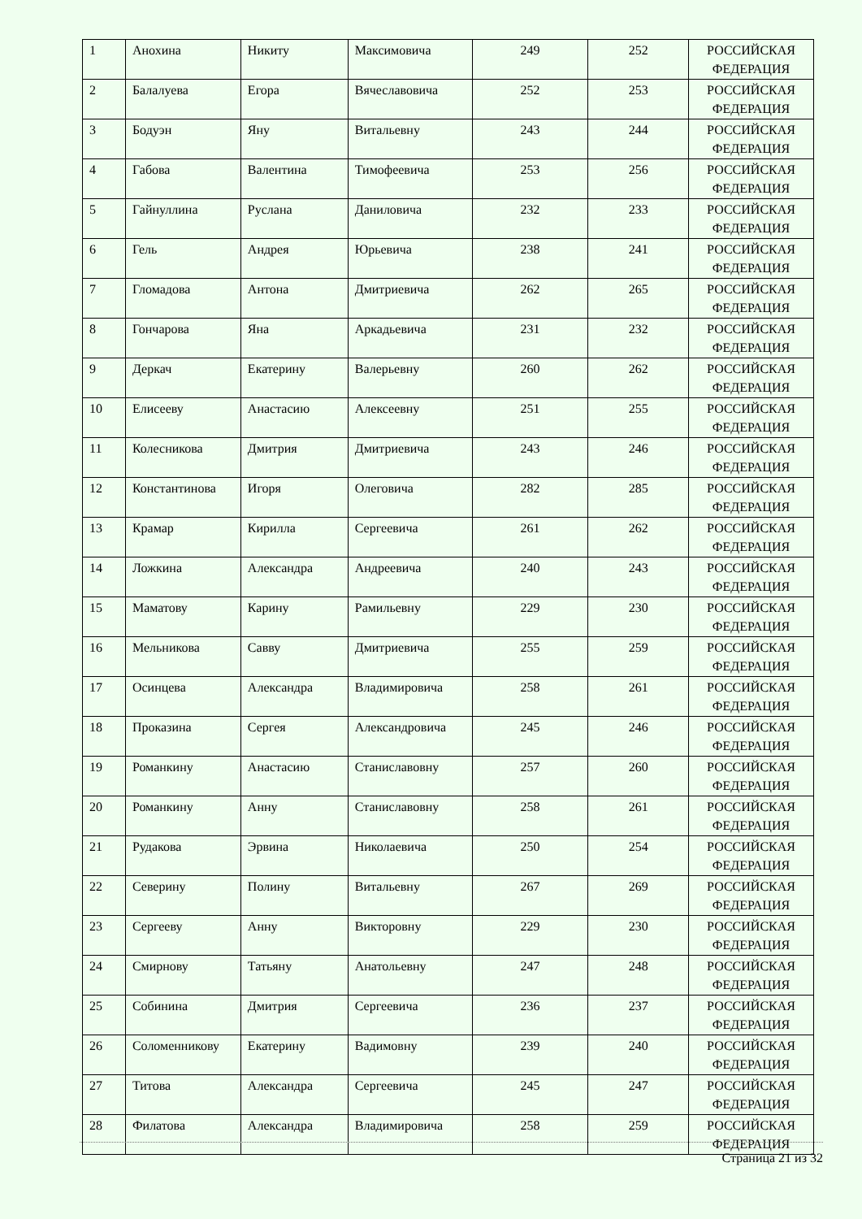| 1 | Анохина | Никиту | Максимовича | 249 | 252 | РОССИЙСКАЯ ФЕДЕРАЦИЯ |
| 2 | Балалуева | Егора | Вячеславовича | 252 | 253 | РОССИЙСКАЯ ФЕДЕРАЦИЯ |
| 3 | Бодуэн | Яну | Витальевну | 243 | 244 | РОССИЙСКАЯ ФЕДЕРАЦИЯ |
| 4 | Габова | Валентина | Тимофеевича | 253 | 256 | РОССИЙСКАЯ ФЕДЕРАЦИЯ |
| 5 | Гайнуллина | Руслана | Даниловича | 232 | 233 | РОССИЙСКАЯ ФЕДЕРАЦИЯ |
| 6 | Гель | Андрея | Юрьевича | 238 | 241 | РОССИЙСКАЯ ФЕДЕРАЦИЯ |
| 7 | Гломадова | Антона | Дмитриевича | 262 | 265 | РОССИЙСКАЯ ФЕДЕРАЦИЯ |
| 8 | Гончарова | Яна | Аркадьевича | 231 | 232 | РОССИЙСКАЯ ФЕДЕРАЦИЯ |
| 9 | Деркач | Екатерину | Валерьевну | 260 | 262 | РОССИЙСКАЯ ФЕДЕРАЦИЯ |
| 10 | Елисееву | Анастасию | Алексеевну | 251 | 255 | РОССИЙСКАЯ ФЕДЕРАЦИЯ |
| 11 | Колесникова | Дмитрия | Дмитриевича | 243 | 246 | РОССИЙСКАЯ ФЕДЕРАЦИЯ |
| 12 | Константинова | Игоря | Олеговича | 282 | 285 | РОССИЙСКАЯ ФЕДЕРАЦИЯ |
| 13 | Крамар | Кирилла | Сергеевича | 261 | 262 | РОССИЙСКАЯ ФЕДЕРАЦИЯ |
| 14 | Ложкина | Александра | Андреевича | 240 | 243 | РОССИЙСКАЯ ФЕДЕРАЦИЯ |
| 15 | Маматову | Карину | Рамильевну | 229 | 230 | РОССИЙСКАЯ ФЕДЕРАЦИЯ |
| 16 | Мельникова | Савву | Дмитриевича | 255 | 259 | РОССИЙСКАЯ ФЕДЕРАЦИЯ |
| 17 | Осинцева | Александра | Владимировича | 258 | 261 | РОССИЙСКАЯ ФЕДЕРАЦИЯ |
| 18 | Проказина | Сергея | Александровича | 245 | 246 | РОССИЙСКАЯ ФЕДЕРАЦИЯ |
| 19 | Романкину | Анастасию | Станиславовну | 257 | 260 | РОССИЙСКАЯ ФЕДЕРАЦИЯ |
| 20 | Романкину | Анну | Станиславовну | 258 | 261 | РОССИЙСКАЯ ФЕДЕРАЦИЯ |
| 21 | Рудакова | Эрвина | Николаевича | 250 | 254 | РОССИЙСКАЯ ФЕДЕРАЦИЯ |
| 22 | Северину | Полину | Витальевну | 267 | 269 | РОССИЙСКАЯ ФЕДЕРАЦИЯ |
| 23 | Сергееву | Анну | Викторовну | 229 | 230 | РОССИЙСКАЯ ФЕДЕРАЦИЯ |
| 24 | Смирнову | Татьяну | Анатольевну | 247 | 248 | РОССИЙСКАЯ ФЕДЕРАЦИЯ |
| 25 | Собинина | Дмитрия | Сергеевича | 236 | 237 | РОССИЙСКАЯ ФЕДЕРАЦИЯ |
| 26 | Соломенникову | Екатерину | Вадимовну | 239 | 240 | РОССИЙСКАЯ ФЕДЕРАЦИЯ |
| 27 | Титова | Александра | Сергеевича | 245 | 247 | РОССИЙСКАЯ ФЕДЕРАЦИЯ |
| 28 | Филатова | Александра | Владимировича | 258 | 259 | РОССИЙСКАЯ ФЕДЕРАЦИЯ |
Страница 21 из 32